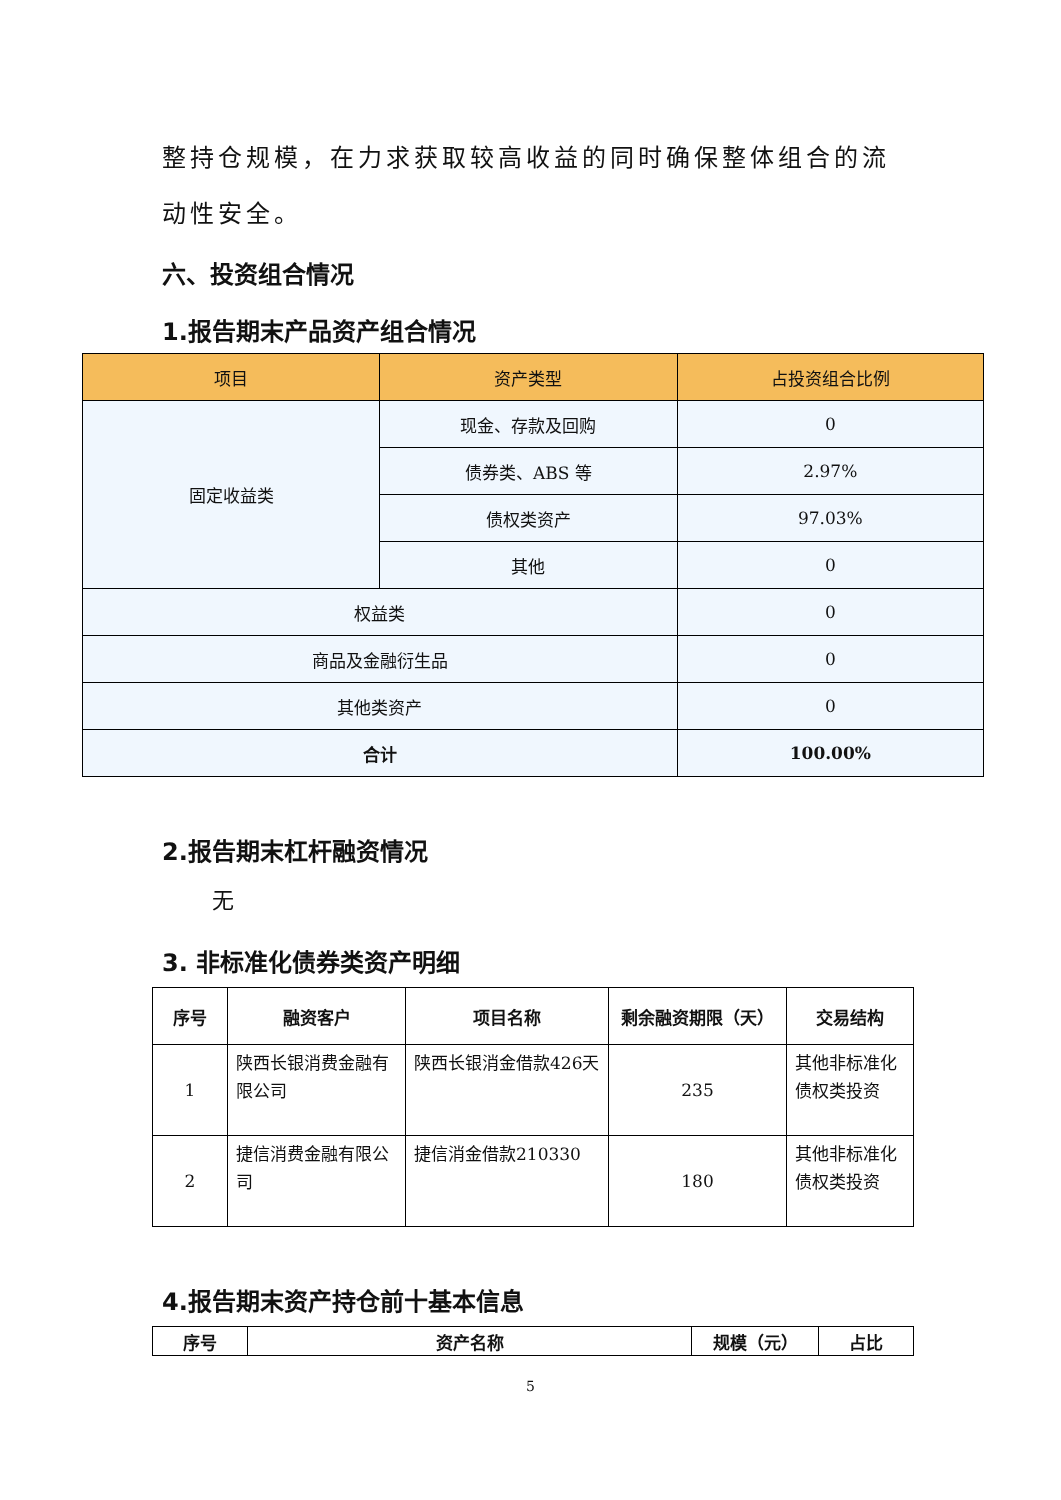整持仓规模，在力求获取较高收益的同时确保整体组合的流动性安全。
六、投资组合情况
1.报告期末产品资产组合情况
| 项目 | 资产类型 | 占投资组合比例 |
| --- | --- | --- |
| 固定收益类 | 现金、存款及回购 | 0 |
| | 债券类、ABS 等 | 2.97% |
| | 债权类资产 | 97.03% |
| | 其他 | 0 |
| 权益类 | | 0 |
| 商品及金融衍生品 | | 0 |
| 其他类资产 | | 0 |
| 合计 | | 100.00% |
2.报告期末杠杆融资情况
无
3. 非标准化债券类资产明细
| 序号 | 融资客户 | 项目名称 | 剩余融资期限（天） | 交易结构 |
| --- | --- | --- | --- | --- |
| 1 | 陕西长银消费金融有限公司 | 陕西长银消金借款426天 | 235 | 其他非标准化债权类投资 |
| 2 | 捷信消费金融有限公司 | 捷信消金借款210330 | 180 | 其他非标准化债权类投资 |
4.报告期末资产持仓前十基本信息
| 序号 | 资产名称 | 规模（元） | 占比 |
| --- | --- | --- | --- |
5